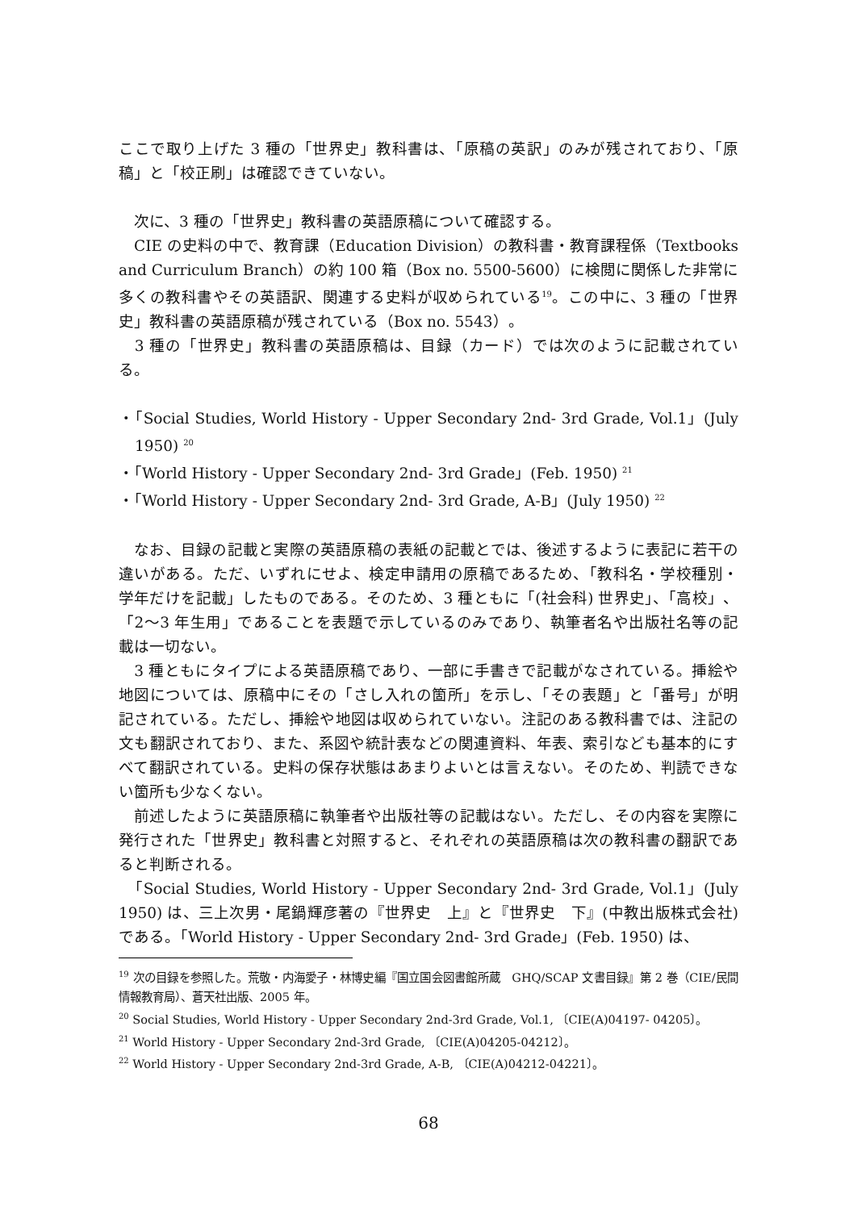ここで取り上げた 3 種の「世界史」教科書は、「原稿の英訳」のみが残されており、「原稿」と「校正刷」は確認できていない。
　次に、3 種の「世界史」教科書の英語原稿について確認する。
　CIE の史料の中で、教育課（Education Division）の教科書・教育課程係（Textbooks and Curriculum Branch）の約 100 箱（Box no. 5500-5600）に検閲に関係した非常に多くの教科書やその英語訳、関連する史料が収められている<sup>19</sup>。この中に、3 種の「世界史」教科書の英語原稿が残されている（Box no. 5543）。
　3 種の「世界史」教科書の英語原稿は、目録（カード）では次のように記載されている。
・「Social Studies, World History - Upper Secondary 2nd- 3rd Grade, Vol.1」(July 1950) <sup>20</sup>
・「World History - Upper Secondary 2nd- 3rd Grade」(Feb. 1950) <sup>21</sup>
・「World History - Upper Secondary 2nd- 3rd Grade, A-B」(July 1950) <sup>22</sup>
　なお、目録の記載と実際の英語原稿の表紙の記載とでは、後述するように表記に若干の違いがある。ただ、いずれにせよ、検定申請用の原稿であるため、「教科名・学校種別・学年だけを記載」したものである。そのため、3 種ともに「(社会科) 世界史」、「高校」、「2～3 年生用」であることを表題で示しているのみであり、執筆者名や出版社名等の記載は一切ない。
　3 種ともにタイプによる英語原稿であり、一部に手書きで記載がなされている。挿絵や地図については、原稿中にその「さし入れの箇所」を示し、「その表題」と「番号」が明記されている。ただし、挿絵や地図は収められていない。注記のある教科書では、注記の文も翻訳されており、また、系図や統計表などの関連資料、年表、索引なども基本的にすべて翻訳されている。史料の保存状態はあまりよいとは言えない。そのため、判読できない箇所も少なくない。
　前述したように英語原稿に執筆者や出版社等の記載はない。ただし、その内容を実際に発行された「世界史」教科書と対照すると、それぞれの英語原稿は次の教科書の翻訳であると判断される。
　「Social Studies, World History - Upper Secondary 2nd- 3rd Grade, Vol.1」(July 1950) は、三上次男・尾鍋輝彦著の『世界史　上』と『世界史　下』(中教出版株式会社) である。「World History - Upper Secondary 2nd- 3rd Grade」(Feb. 1950) は、
<sup>19</sup> 次の目録を参照した。荒敬・内海愛子・林博史編『国立国会図書館所蔵　GHQ/SCAP 文書目録』第 2 巻（CIE/民間情報教育局）、蒼天社出版、2005 年。
<sup>20</sup> Social Studies, World History - Upper Secondary 2nd-3rd Grade, Vol.1, 〔CIE(A)04197- 04205〕。
<sup>21</sup> World History - Upper Secondary 2nd-3rd Grade, 〔CIE(A)04205-04212〕。
<sup>22</sup> World History - Upper Secondary 2nd-3rd Grade, A-B, 〔CIE(A)04212-04221〕。
68